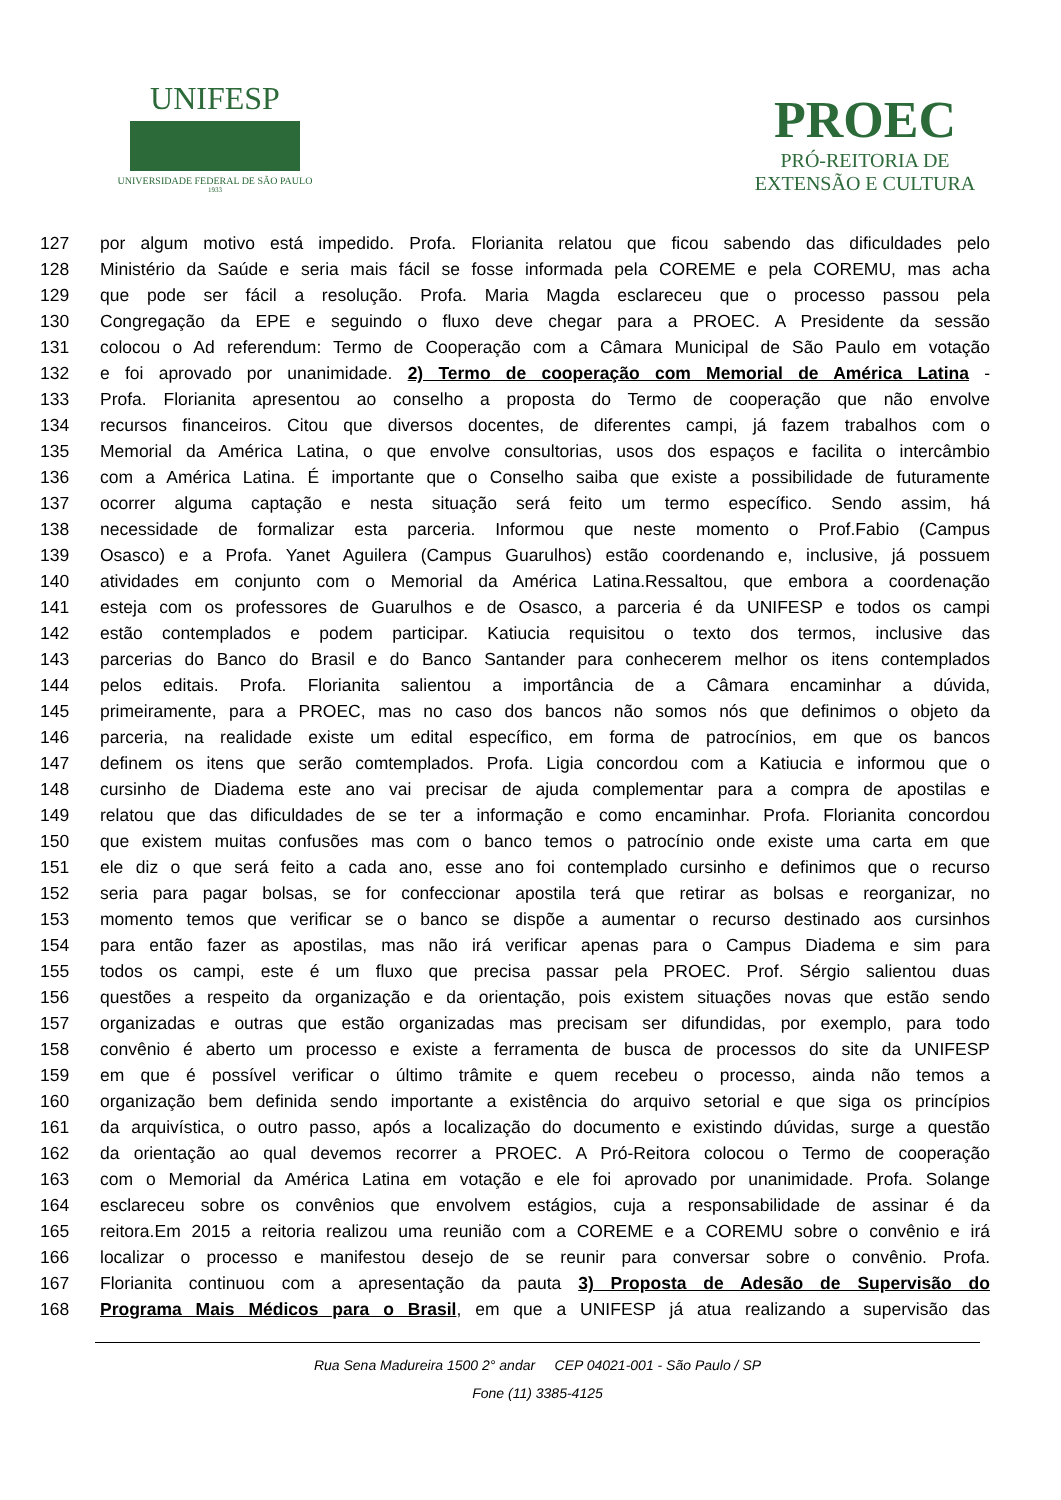UNIFESP
UNIVERSIDADE FEDERAL DE SÃO PAULO
1933
PROEC
PRÓ-REITORIA DE
EXTENSÃO E CULTURA
127 por algum motivo está impedido. Profa. Florianita relatou que ficou sabendo das dificuldades pelo
128 Ministério da Saúde e seria mais fácil se fosse informada pela COREME e pela COREMU, mas acha
129 que pode ser fácil a resolução. Profa. Maria Magda esclareceu que o processo passou pela
130 Congregação da EPE e seguindo o fluxo deve chegar para a PROEC. A Presidente da sessão
131 colocou o Ad referendum: Termo de Cooperação com a Câmara Municipal de São Paulo em votação
132 e foi aprovado por unanimidade. 2) Termo de cooperação com Memorial de América Latina -
133 Profa. Florianita apresentou ao conselho a proposta do Termo de cooperação que não envolve
134 recursos financeiros. Citou que diversos docentes, de diferentes campi, já fazem trabalhos com o
135 Memorial da América Latina, o que envolve consultorias, usos dos espaços e facilita o intercâmbio
136 com a América Latina. É importante que o Conselho saiba que existe a possibilidade de futuramente
137 ocorrer alguma captação e nesta situação será feito um termo específico. Sendo assim, há
138 necessidade de formalizar esta parceria. Informou que neste momento o Prof.Fabio (Campus
139 Osasco) e a Profa. Yanet Aguilera (Campus Guarulhos) estão coordenando e, inclusive, já possuem
140 atividades em conjunto com o Memorial da América Latina.Ressaltou, que embora a coordenação
141 esteja com os professores de Guarulhos e de Osasco, a parceria é da UNIFESP e todos os campi
142 estão contemplados e podem participar. Katiucia requisitou o texto dos termos, inclusive das
143 parcerias do Banco do Brasil e do Banco Santander para conhecerem melhor os itens contemplados
144 pelos editais. Profa. Florianita salientou a importância de a Câmara encaminhar a dúvida,
145 primeiramente, para a PROEC, mas no caso dos bancos não somos nós que definimos o objeto da
146 parceria, na realidade existe um edital específico, em forma de patrocínios, em que os bancos
147 definem os itens que serão comtemplados. Profa. Ligia concordou com a Katiucia e informou que o
148 cursinho de Diadema este ano vai precisar de ajuda complementar para a compra de apostilas e
149 relatou que das dificuldades de se ter a informação e como encaminhar. Profa. Florianita concordou
150 que existem muitas confusões mas com o banco temos o patrocínio onde existe uma carta em que
151 ele diz o que será feito a cada ano, esse ano foi contemplado cursinho e definimos que o recurso
152 seria para pagar bolsas, se for confeccionar apostila terá que retirar as bolsas e reorganizar, no
153 momento temos que verificar se o banco se dispõe a aumentar o recurso destinado aos cursinhos
154 para então fazer as apostilas, mas não irá verificar apenas para o Campus Diadema e sim para
155 todos os campi, este é um fluxo que precisa passar pela PROEC. Prof. Sérgio salientou duas
156 questões a respeito da organização e da orientação, pois existem situações novas que estão sendo
157 organizadas e outras que estão organizadas mas precisam ser difundidas, por exemplo, para todo
158 convênio é aberto um processo e existe a ferramenta de busca de processos do site da UNIFESP
159 em que é possível verificar o último trâmite e quem recebeu o processo, ainda não temos a
160 organização bem definida sendo importante a existência do arquivo setorial e que siga os princípios
161 da arquivística, o outro passo, após a localização do documento e existindo dúvidas, surge a questão
162 da orientação ao qual devemos recorrer a PROEC. A Pró-Reitora colocou o Termo de cooperação
163 com o Memorial da América Latina em votação e ele foi aprovado por unanimidade. Profa. Solange
164 esclareceu sobre os convênios que envolvem estágios, cuja a responsabilidade de assinar é da
165 reitora.Em 2015 a reitoria realizou uma reunião com a COREME e a COREMU sobre o convênio e irá
166 localizar o processo e manifestou desejo de se reunir para conversar sobre o convênio. Profa.
167 Florianita continuou com a apresentação da pauta 3) Proposta de Adesão de Supervisão do
168 Programa Mais Médicos para o Brasil, em que a UNIFESP já atua realizando a supervisão das
Rua Sena Madureira 1500 2° andar CEP 04021-001 - São Paulo / SP
Fone (11) 3385-4125